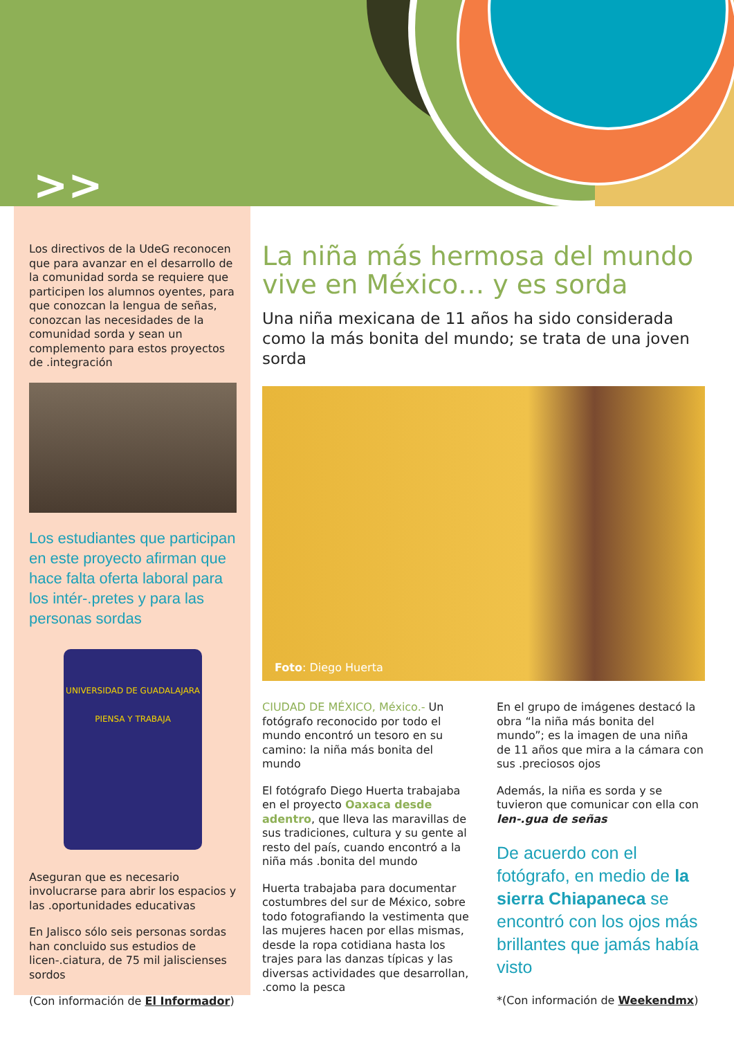>>
Los directivos de la UdeG reconocen que para avanzar en el desarrollo de la comunidad sorda se requiere que participen los alumnos oyentes, para que conozcan la lengua de señas, conozcan las necesidades de la comunidad sorda y sean un complemento para estos proyectos de .integración
Los estudiantes que participan en este proyecto afirman que hace falta oferta laboral para los intér-.pretes y para las personas sordas
UNIVERSIDAD DE GUADALAJARA
PIENSA Y TRABAJA
Aseguran que es necesario involucrarse para abrir los espacios y las .oportunidades educativas
En Jalisco sólo seis personas sordas han concluido sus estudios de licen-.ciatura, de 75 mil jaliscienses sordos
(Con información de El Informador)
La niña más hermosa del mundo vive en México… y es sorda
Una niña mexicana de 11 años ha sido considerada como la más bonita del mundo; se trata de una joven sorda
Foto: Diego Huerta
CIUDAD DE MÉXICO, México.- Un fotógrafo reconocido por todo el mundo encontró un tesoro en su camino: la niña más bonita del mundo
El fotógrafo Diego Huerta trabajaba en el proyecto Oaxaca desde adentro, que lleva las maravillas de sus tradiciones, cultura y su gente al resto del país, cuando encontró a la niña más .bonita del mundo
Huerta trabajaba para documentar costumbres del sur de México, sobre todo fotografiando la vestimenta que las mujeres hacen por ellas mismas, desde la ropa cotidiana hasta los trajes para las danzas típicas y las diversas actividades que desarrollan, .como la pesca
En el grupo de imágenes destacó la obra “la niña más bonita del mundo”; es la imagen de una niña de 11 años que mira a la cámara con sus .preciosos ojos
Además, la niña es sorda y se tuvieron que comunicar con ella con len-.gua de señas
De acuerdo con el fotógrafo, en medio de la sierra Chiapaneca se encontró con los ojos más brillantes que jamás había visto
*(Con información de Weekendmx)